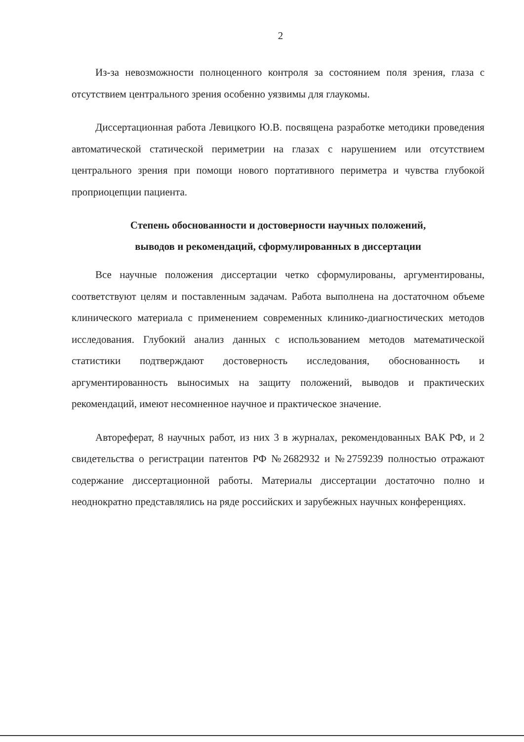2
Из-за невозможности полноценного контроля за состоянием поля зрения, глаза с отсутствием центрального зрения особенно уязвимы для глаукомы.
Диссертационная работа Левицкого Ю.В. посвящена разработке методики проведения автоматической статической периметрии на глазах с нарушением или отсутствием центрального зрения при помощи нового портативного периметра и чувства глубокой проприоцепции пациента.
Степень обоснованности и достоверности научных положений,
выводов и рекомендаций, сформулированных в диссертации
Все научные положения диссертации четко сформулированы, аргументированы, соответствуют целям и поставленным задачам. Работа выполнена на достаточном объеме клинического материала с применением современных клинико-диагностических методов исследования. Глубокий анализ данных с использованием методов математической статистики подтверждают достоверность исследования, обоснованность и аргументированность выносимых на защиту положений, выводов и практических рекомендаций, имеют несомненное научное и практическое значение.
Автореферат, 8 научных работ, из них 3 в журналах, рекомендованных ВАК РФ, и 2 свидетельства о регистрации патентов РФ №2682932 и №2759239 полностью отражают содержание диссертационной работы. Материалы диссертации достаточно полно и неоднократно представлялись на ряде российских и зарубежных научных конференциях.